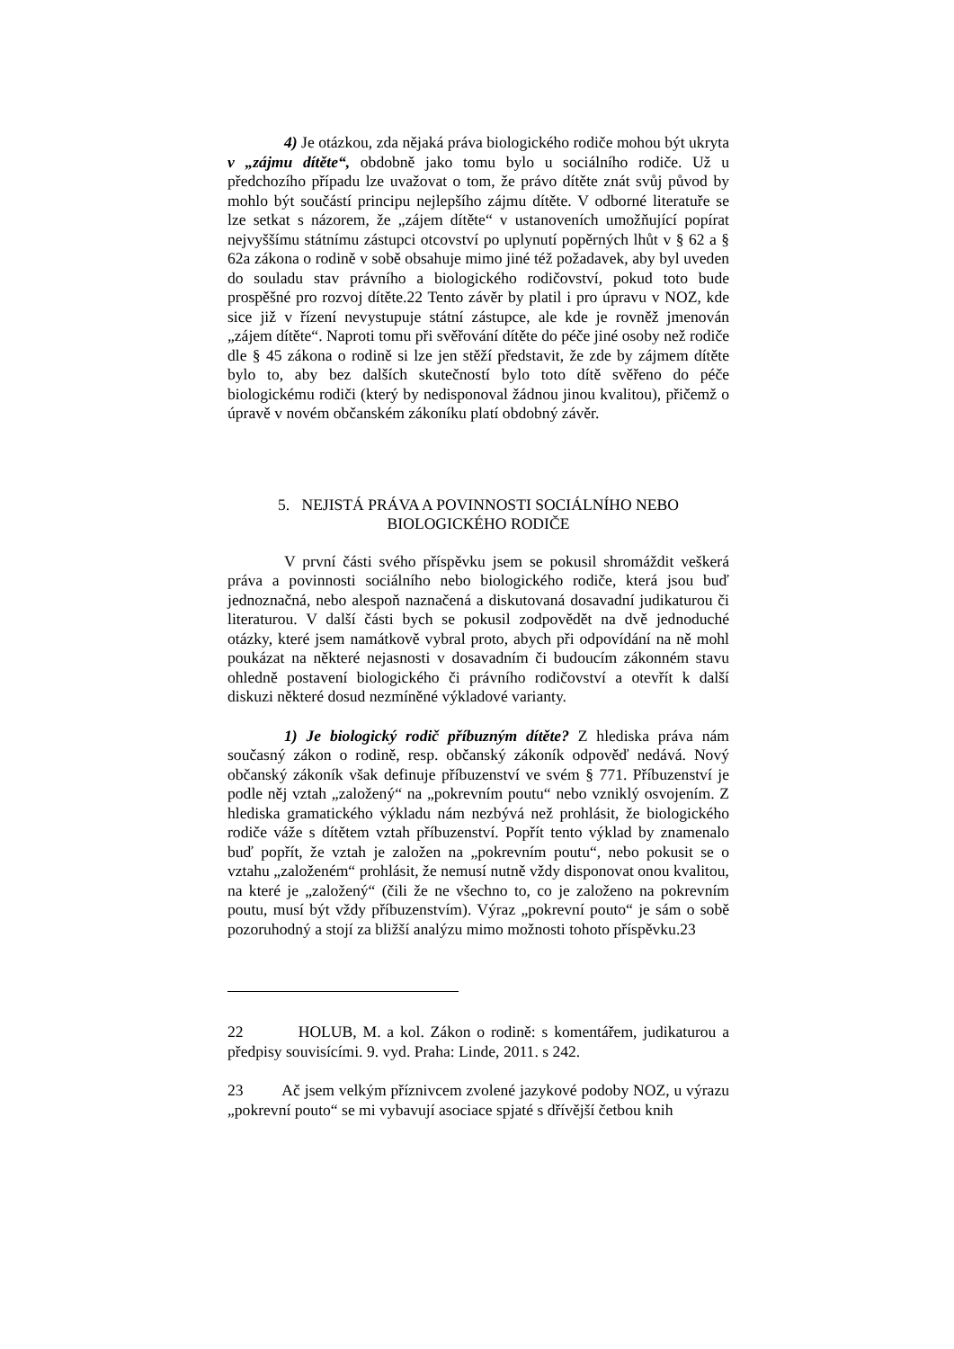4) Je otázkou, zda nějaká práva biologického rodiče mohou být ukryta v „zájmu dítěte“, obdobně jako tomu bylo u sociálního rodiče. Už u předchozího případu lze uvažovat o tom, že právo dítěte znát svůj původ by mohlo být součástí principu nejlepšího zájmu dítěte. V odborné literatuře se lze setkat s názorem, že „zájem dítěte“ v ustanoveních umožňující popírat nejvyššímu státnímu zástupci otcovství po uplynutí popěrných lhůt v § 62 a § 62a zákona o rodině v sobě obsahuje mimo jiné též požadavek, aby byl uveden do souladu stav právního a biologického rodičovství, pokud toto bude prospěšné pro rozvoj dítěte.22 Tento závěr by platil i pro úpravu v NOZ, kde sice již v řízení nevystupuje státní zástupce, ale kde je rovněž jmenován „zájem dítěte“. Naproti tomu při svěřování dítěte do péče jiné osoby než rodiče dle § 45 zákona o rodině si lze jen stěží představit, že zde by zájmem dítěte bylo to, aby bez dalších skutečností bylo toto dítě svěřeno do péče biologickému rodiči (který by nedisponoval žádnou jinou kvalitou), přičemž o úpravě v novém občanském zákoníku platí obdobný závěr.
5. NEJISTÁ PRÁVA A POVINNOSTI SOCIÁLNÍHO NEBO BIOLOGICKÉHO RODIČE
V první části svého příspěvku jsem se pokusil shromáždit veškerá práva a povinnosti sociálního nebo biologického rodiče, která jsou buď jednoznačná, nebo alespoň naznačená a diskutovaná dosavadní judikaturou či literaturou. V další části bych se pokusil zodpovědět na dvě jednoduché otázky, které jsem namátkově vybral proto, abych při odpovídání na ně mohl poukázat na některé nejasnosti v dosavadním či budoucím zákonném stavu ohledně postavení biologického či právního rodičovství a otevřít k další diskuzi některé dosud nezmíněné výkladové varianty.
1) Je biologický rodič příbuzným dítěte? Z hlediska práva nám současný zákon o rodině, resp. občanský zákoník odpověď nedává. Nový občanský zákoník však definuje příbuzenství ve svém § 771. Příbuzenství je podle něj vztah „založený“ na „pokrevním poutu“ nebo vzniklý osvojením. Z hlediska gramatického výkladu nám nezbývá než prohlásit, že biologického rodiče váže s dítětem vztah příbuzenství. Popřít tento výklad by znamenalo buď popřít, že vztah je založen na „pokrevním poutu“, nebo pokusit se o vztahu „založeném“ prohlásit, že nemusí nutně vždy disponovat onou kvalitou, na které je „založený“ (čili že ne všechno to, co je založeno na pokrevním poutu, musí být vždy příbuzenstvím). Výraz „pokrevní pouto“ je sám o sobě pozoruhodný a stojí za bližší analýzu mimo možnosti tohoto příspěvku.23
22 HOLUB, M. a kol. Zákon o rodině: s komentářem, judikaturou a předpisy souvisícími. 9. vyd. Praha: Linde, 2011. s 242.
23 Ač jsem velkým příznivcem zvolené jazykové podoby NOZ, u výrazu „pokrevní pouto“ se mi vybavují asociace spjaté s dřívější četbou knih